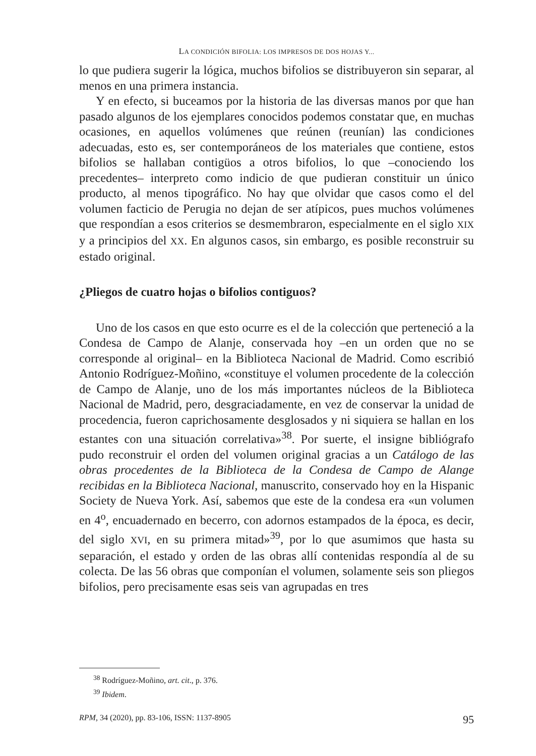LA CONDICIÓN BIFOLIA: LOS IMPRESOS DE DOS HOJAS Y...
lo que pudiera sugerir la lógica, muchos bifolios se distribuyeron sin separar, al menos en una primera instancia.
Y en efecto, si buceamos por la historia de las diversas manos por que han pasado algunos de los ejemplares conocidos podemos constatar que, en muchas ocasiones, en aquellos volúmenes que reúnen (reunían) las condiciones adecuadas, esto es, ser contemporáneos de los materiales que contiene, estos bifolios se hallaban contigüos a otros bifolios, lo que –conociendo los precedentes– interpreto como indicio de que pudieran constituir un único producto, al menos tipográfico. No hay que olvidar que casos como el del volumen facticio de Perugia no dejan de ser atípicos, pues muchos volúmenes que respondían a esos criterios se desmembraron, especialmente en el siglo XIX y a principios del XX. En algunos casos, sin embargo, es posible reconstruir su estado original.
¿Pliegos de cuatro hojas o bifolios contiguos?
Uno de los casos en que esto ocurre es el de la colección que perteneció a la Condesa de Campo de Alanje, conservada hoy –en un orden que no se corresponde al original– en la Biblioteca Nacional de Madrid. Como escribió Antonio Rodríguez-Moñino, «constituye el volumen procedente de la colección de Campo de Alanje, uno de los más importantes núcleos de la Biblioteca Nacional de Madrid, pero, desgraciadamente, en vez de conservar la unidad de procedencia, fueron caprichosamente desglosados y ni siquiera se hallan en los estantes con una situación correlativa»<sup>38</sup>. Por suerte, el insigne bibliógrafo pudo reconstruir el orden del volumen original gracias a un Catálogo de las obras procedentes de la Biblioteca de la Condesa de Campo de Alange recibidas en la Biblioteca Nacional, manuscrito, conservado hoy en la Hispanic Society de Nueva York. Así, sabemos que este de la condesa era «un volumen en 4<sup>o</sup>, encuadernado en becerro, con adornos estampados de la época, es decir, del siglo XVI, en su primera mitad»<sup>39</sup>, por lo que asumimos que hasta su separación, el estado y orden de las obras allí contenidas respondía al de su colecta. De las 56 obras que componían el volumen, solamente seis son pliegos bifolios, pero precisamente esas seis van agrupadas en tres
<sup>38</sup> Rodríguez-Moñino, art. cit., p. 376.
<sup>39</sup> Ibidem.
RPM, 34 (2020), pp. 83-106, ISSN: 1137-8905 95